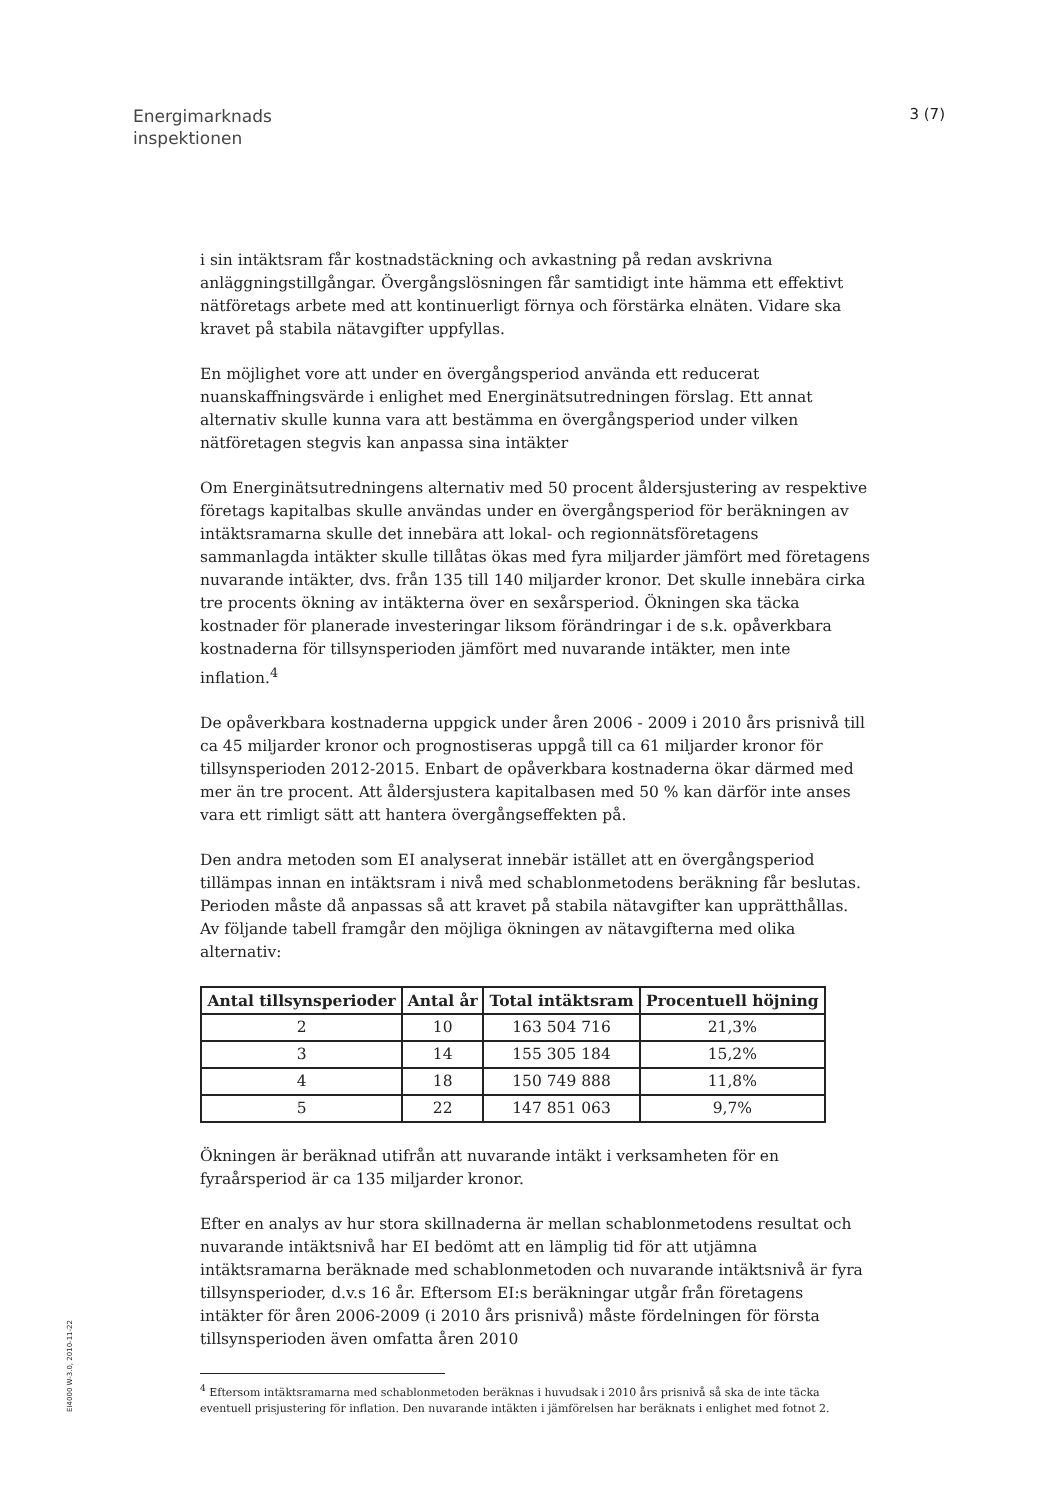Energimarknads
inspektionen
3 (7)
i sin intäktsram får kostnadstäckning och avkastning på redan avskrivna anläggningstillgångar. Övergångslösningen får samtidigt inte hämma ett effektivt nätföretags arbete med att kontinuerligt förnya och förstärka elnäten. Vidare ska kravet på stabila nätavgifter uppfyllas.
En möjlighet vore att under en övergångsperiod använda ett reducerat nuanskaffningsvärde i enlighet med Energinätsutredningen förslag. Ett annat alternativ skulle kunna vara att bestämma en övergångsperiod under vilken nätföretagen stegvis kan anpassa sina intäkter
Om Energinätsutredningens alternativ med 50 procent åldersjustering av respektive företags kapitalbas skulle användas under en övergångsperiod för beräkningen av intäktsramarna skulle det innebära att lokal- och regionnätsföretagens sammanlagda intäkter skulle tillåtas ökas med fyra miljarder jämfört med företagens nuvarande intäkter, dvs. från 135 till 140 miljarder kronor. Det skulle innebära cirka tre procents ökning av intäkterna över en sexårsperiod. Ökningen ska täcka kostnader för planerade investeringar liksom förändringar i de s.k. opåverkbara kostnaderna för tillsynsperioden jämfört med nuvarande intäkter, men inte inflation.<sup>4</sup>
De opåverkbara kostnaderna uppgick under åren 2006 - 2009 i 2010 års prisnivå till ca 45 miljarder kronor och prognostiseras uppgå till ca 61 miljarder kronor för tillsynsperioden 2012-2015. Enbart de opåverkbara kostnaderna ökar därmed med mer än tre procent. Att åldersjustera kapitalbasen med 50 % kan därför inte anses vara ett rimligt sätt att hantera övergångseffekten på.
Den andra metoden som EI analyserat innebär istället att en övergångsperiod tillämpas innan en intäktsram i nivå med schablonmetodens beräkning får beslutas. Perioden måste då anpassas så att kravet på stabila nätavgifter kan upprätthållas. Av följande tabell framgår den möjliga ökningen av nätavgifterna med olika alternativ:
| Antal tillsynsperioder | Antal år | Total intäktsram | Procentuell höjning |
| --- | --- | --- | --- |
| 2 | 10 | 163 504 716 | 21,3% |
| 3 | 14 | 155 305 184 | 15,2% |
| 4 | 18 | 150 749 888 | 11,8% |
| 5 | 22 | 147 851 063 | 9,7% |
Ökningen är beräknad utifrån att nuvarande intäkt i verksamheten för en fyraårsperiod är ca 135 miljarder kronor.
Efter en analys av hur stora skillnaderna är mellan schablonmetodens resultat och nuvarande intäktsnivå har EI bedömt att en lämplig tid för att utjämna intäktsramarna beräknade med schablonmetoden och nuvarande intäktsnivå är fyra tillsynsperioder, d.v.s 16 år. Eftersom EI:s beräkningar utgår från företagens intäkter för åren 2006-2009 (i 2010 års prisnivå) måste fördelningen för första tillsynsperioden även omfatta åren 2010
<sup>4</sup> Eftersom intäktsramarna med schablonmetoden beräknas i huvudsak i 2010 års prisnivå så ska de inte täcka eventuell prisjustering för inflation. Den nuvarande intäkten i jämförelsen har beräknats i enlighet med fotnot 2.
EI4000 W-3.0, 2010-11-22